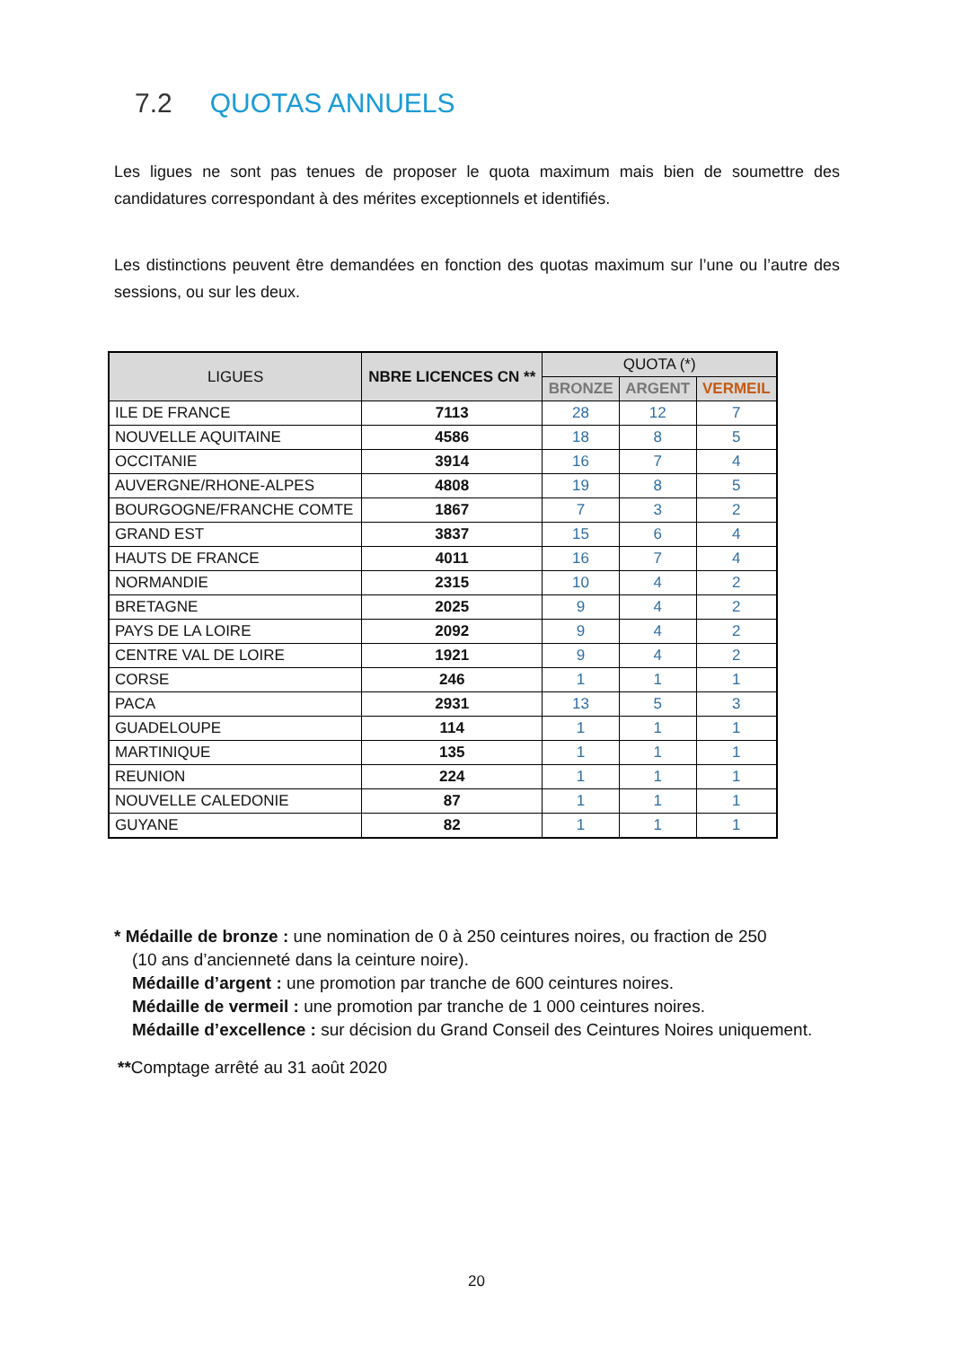7.2 QUOTAS ANNUELS
Les ligues ne sont pas tenues de proposer le quota maximum mais bien de soumettre des candidatures correspondant à des mérites exceptionnels et identifiés.
Les distinctions peuvent être demandées en fonction des quotas maximum sur l’une ou l’autre des sessions, ou sur les deux.
| LIGUES | NBRE LICENCES CN ** | QUOTA (*) | | |
| --- | --- | --- | --- | --- |
| | | BRONZE | ARGENT | VERMEIL |
| ILE DE FRANCE | 7113 | 28 | 12 | 7 |
| NOUVELLE AQUITAINE | 4586 | 18 | 8 | 5 |
| OCCITANIE | 3914 | 16 | 7 | 4 |
| AUVERGNE/RHONE-ALPES | 4808 | 19 | 8 | 5 |
| BOURGOGNE/FRANCHE COMTE | 1867 | 7 | 3 | 2 |
| GRAND EST | 3837 | 15 | 6 | 4 |
| HAUTS DE FRANCE | 4011 | 16 | 7 | 4 |
| NORMANDIE | 2315 | 10 | 4 | 2 |
| BRETAGNE | 2025 | 9 | 4 | 2 |
| PAYS DE LA LOIRE | 2092 | 9 | 4 | 2 |
| CENTRE VAL DE LOIRE | 1921 | 9 | 4 | 2 |
| CORSE | 246 | 1 | 1 | 1 |
| PACA | 2931 | 13 | 5 | 3 |
| GUADELOUPE | 114 | 1 | 1 | 1 |
| MARTINIQUE | 135 | 1 | 1 | 1 |
| REUNION | 224 | 1 | 1 | 1 |
| NOUVELLE CALEDONIE | 87 | 1 | 1 | 1 |
| GUYANE | 82 | 1 | 1 | 1 |
* Médaille de bronze : une nomination de 0 à 250 ceintures noires, ou fraction de 250
(10 ans d’ancienneté dans la ceinture noire).
Médaille d’argent : une promotion par tranche de 600 ceintures noires.
Médaille de vermeil : une promotion par tranche de 1 000 ceintures noires.
Médaille d’excellence : sur décision du Grand Conseil des Ceintures Noires uniquement.
**Comptage arrêté au 31 août 2020
20